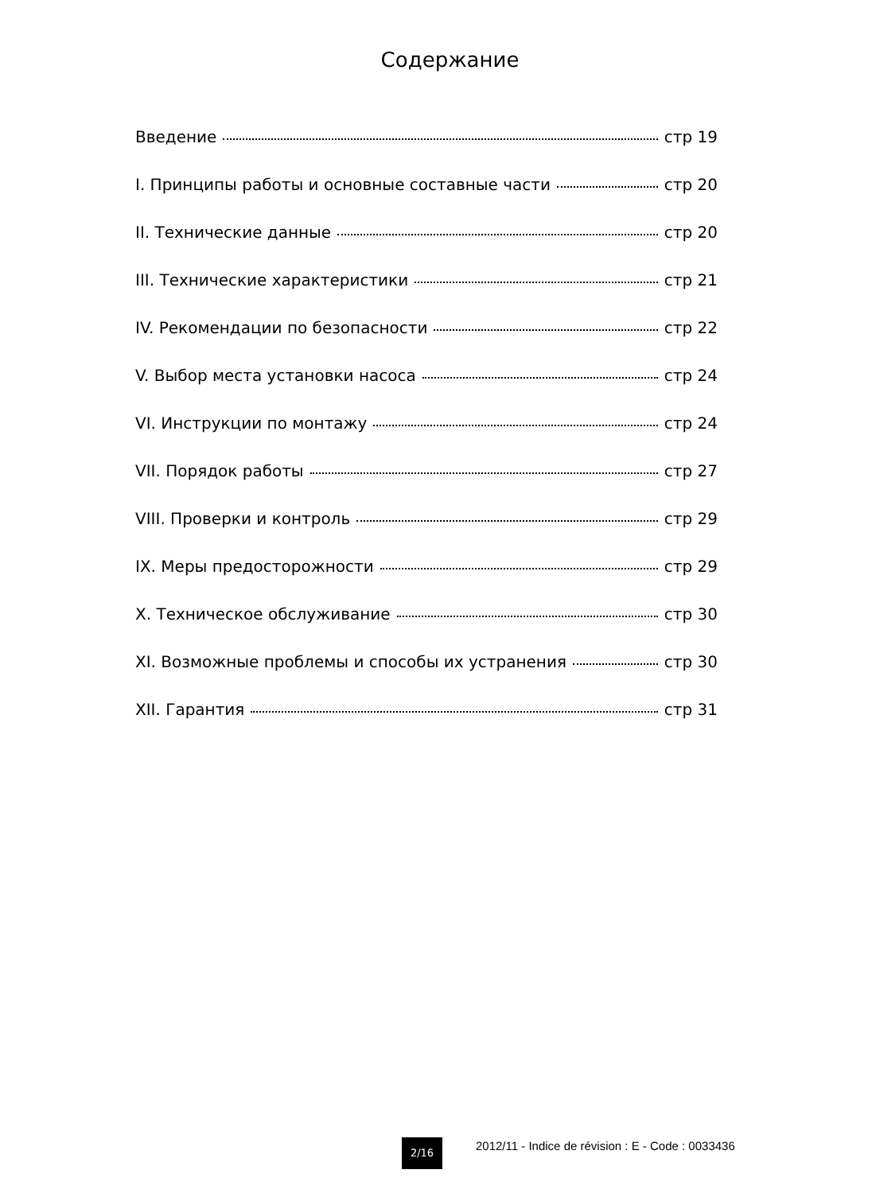Содержание
Введение стр 19
I. Принципы работы и основные составные части стр 20
II. Технические данные стр 20
III. Технические характеристики стр 21
IV. Рекомендации по безопасности стр 22
V. Выбор места установки насоса стр 24
VI. Инструкции по монтажу стр 24
VII. Порядок работы стр 27
VIII. Проверки и контроль стр 29
IX. Меры предосторожности стр 29
X. Техническое обслуживание стр 30
XI. Возможные проблемы и способы их устранения стр 30
XII. Гарантия стр 31
2/16
2012/11 - Indice de révision : E - Code : 0033436